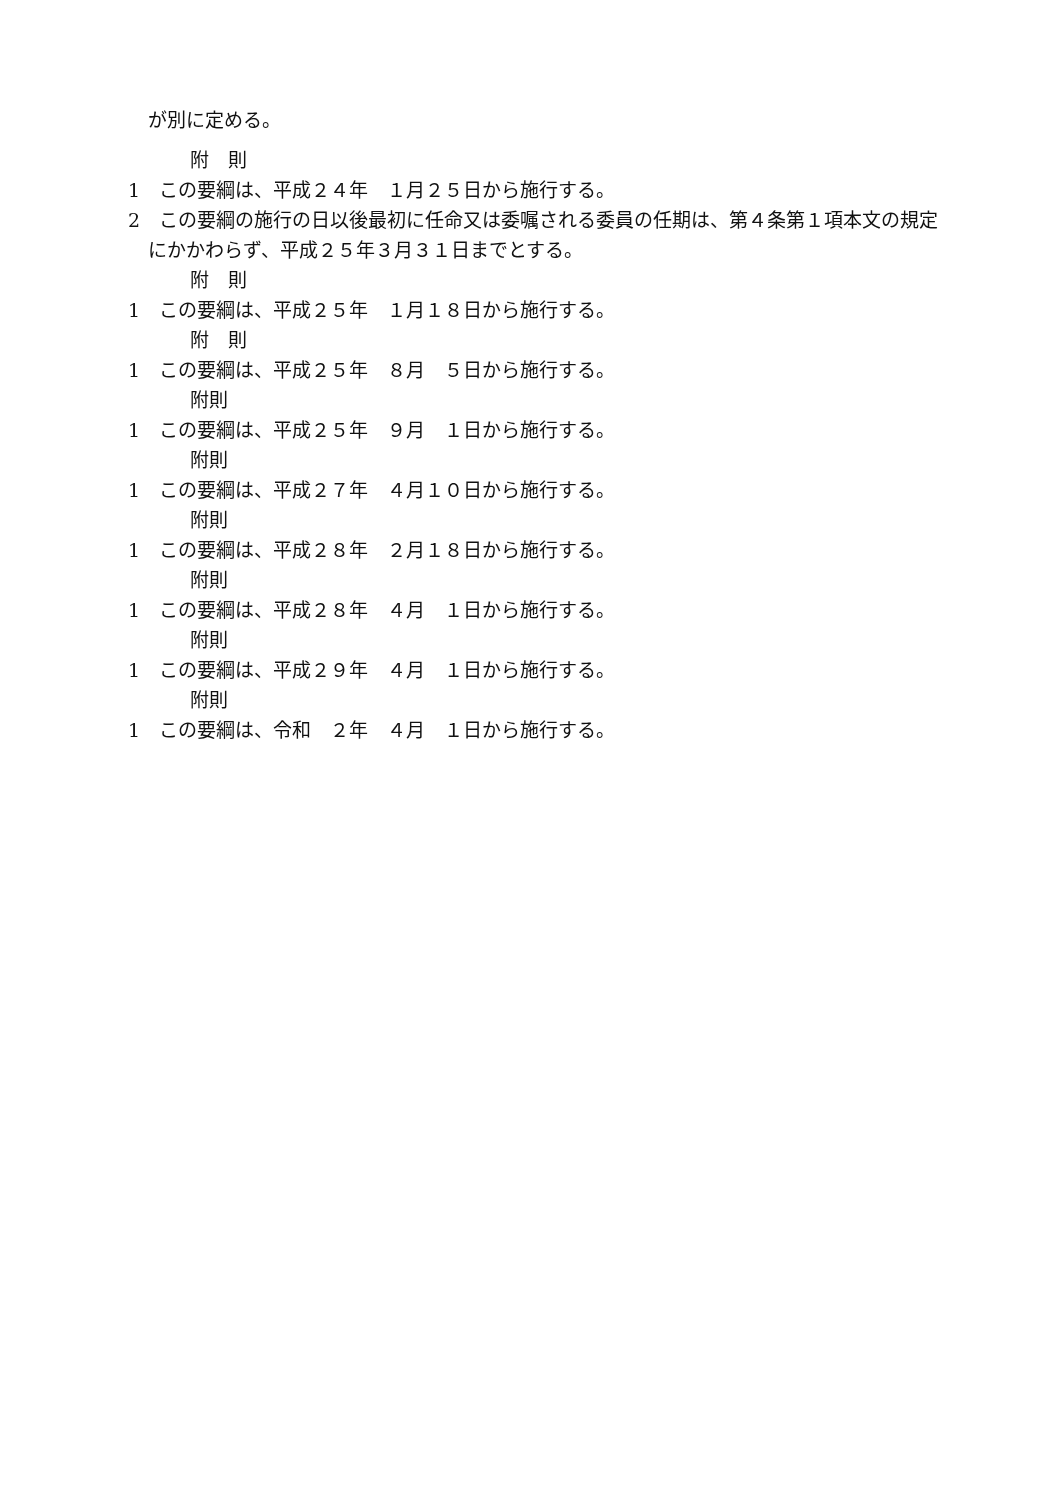が別に定める。
附　則
1　この要綱は、平成２４年　１月２５日から施行する。
2　この要綱の施行の日以後最初に任命又は委嘱される委員の任期は、第４条第１項本文の規定にかかわらず、平成２５年３月３１日までとする。
附　則
1　この要綱は、平成２５年　１月１８日から施行する。
附　則
1　この要綱は、平成２５年　８月　５日から施行する。
附則
1　この要綱は、平成２５年　９月　１日から施行する。
附則
1　この要綱は、平成２７年　４月１０日から施行する。
附則
1　この要綱は、平成２８年　２月１８日から施行する。
附則
1　この要綱は、平成２８年　４月　１日から施行する。
附則
1　この要綱は、平成２９年　４月　１日から施行する。
附則
1　この要綱は、令和　２年　４月　１日から施行する。